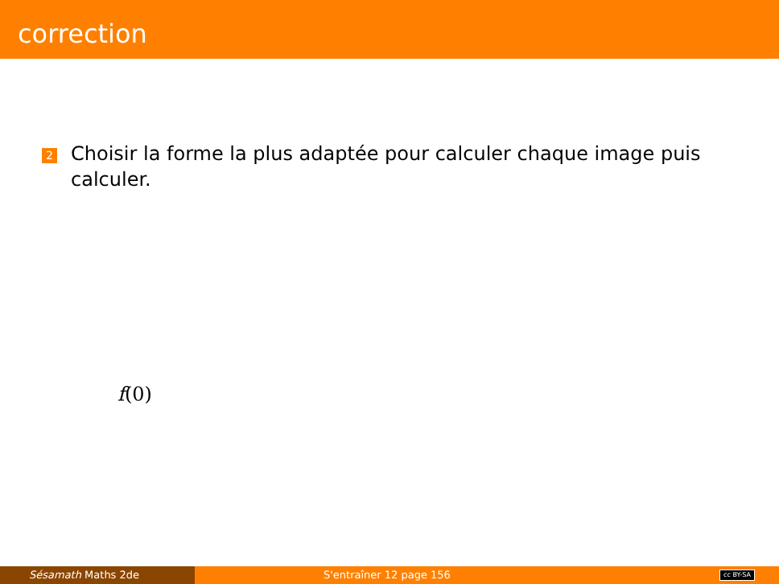correction
2
Choisir la forme la plus adaptée pour calculer chaque image puis calculer.
f(0)
Sésamath Maths 2de S'entraîner 12 page 156
cc BY-SA